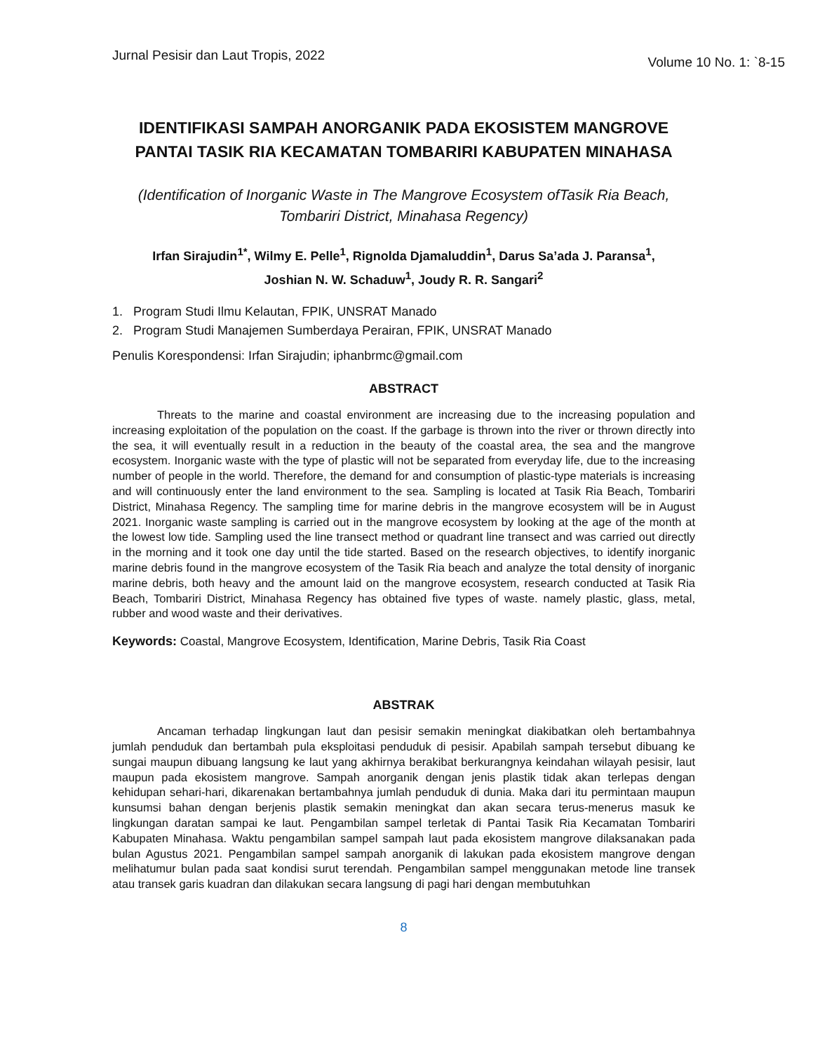Jurnal Pesisir dan Laut Tropis, 2022 Volume 10 No. 1: `8-15
IDENTIFIKASI SAMPAH ANORGANIK PADA EKOSISTEM MANGROVE PANTAI TASIK RIA KECAMATAN TOMBARIRI KABUPATEN MINAHASA
(Identification of Inorganic Waste in The Mangrove Ecosystem ofTasik Ria Beach, Tombariri District, Minahasa Regency)
Irfan Sirajudin<sup>1*</sup>, Wilmy E. Pelle<sup>1</sup>, Rignolda Djamaluddin<sup>1</sup>, Darus Sa’ada J. Paransa<sup>1</sup>,
Joshian N. W. Schaduw<sup>1</sup>, Joudy R. R. Sangari<sup>2</sup>
1. Program Studi Ilmu Kelautan, FPIK, UNSRAT Manado
2. Program Studi Manajemen Sumberdaya Perairan, FPIK, UNSRAT Manado
Penulis Korespondensi: Irfan Sirajudin; iphanbrmc@gmail.com
ABSTRACT
Threats to the marine and coastal environment are increasing due to the increasing population and increasing exploitation of the population on the coast. If the garbage is thrown into the river or thrown directly into the sea, it will eventually result in a reduction in the beauty of the coastal area, the sea and the mangrove ecosystem. Inorganic waste with the type of plastic will not be separated from everyday life, due to the increasing number of people in the world. Therefore, the demand for and consumption of plastic-type materials is increasing and will continuously enter the land environment to the sea. Sampling is located at Tasik Ria Beach, Tombariri District, Minahasa Regency. The sampling time for marine debris in the mangrove ecosystem will be in August 2021. Inorganic waste sampling is carried out in the mangrove ecosystem by looking at the age of the month at the lowest low tide. Sampling used the line transect method or quadrant line transect and was carried out directly in the morning and it took one day until the tide started. Based on the research objectives, to identify inorganic marine debris found in the mangrove ecosystem of the Tasik Ria beach and analyze the total density of inorganic marine debris, both heavy and the amount laid on the mangrove ecosystem, research conducted at Tasik Ria Beach, Tombariri District, Minahasa Regency has obtained five types of waste. namely plastic, glass, metal, rubber and wood waste and their derivatives.
Keywords: Coastal, Mangrove Ecosystem, Identification, Marine Debris, Tasik Ria Coast
ABSTRAK
Ancaman terhadap lingkungan laut dan pesisir semakin meningkat diakibatkan oleh bertambahnya jumlah penduduk dan bertambah pula eksploitasi penduduk di pesisir. Apabilah sampah tersebut dibuang ke sungai maupun dibuang langsung ke laut yang akhirnya berakibat berkurangnya keindahan wilayah pesisir, laut maupun pada ekosistem mangrove. Sampah anorganik dengan jenis plastik tidak akan terlepas dengan kehidupan sehari-hari, dikarenakan bertambahnya jumlah penduduk di dunia. Maka dari itu permintaan maupun kunsumsi bahan dengan berjenis plastik semakin meningkat dan akan secara terus-menerus masuk ke lingkungan daratan sampai ke laut. Pengambilan sampel terletak di Pantai Tasik Ria Kecamatan Tombariri Kabupaten Minahasa. Waktu pengambilan sampel sampah laut pada ekosistem mangrove dilaksanakan pada bulan Agustus 2021. Pengambilan sampel sampah anorganik di lakukan pada ekosistem mangrove dengan melihatumur bulan pada saat kondisi surut terendah. Pengambilan sampel menggunakan metode line transek atau transek garis kuadran dan dilakukan secara langsung di pagi hari dengan membutuhkan
8